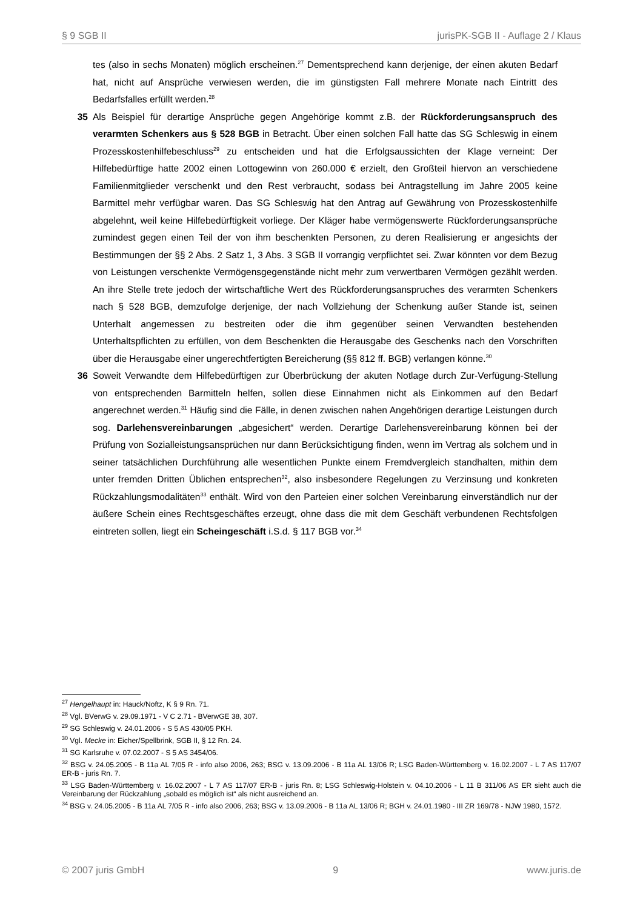§ 9 SGB II jurisPK-SGB II - Auflage 2 / Klaus
tes (also in sechs Monaten) möglich erscheinen.<sup>27</sup> Dementsprechend kann derjenige, der einen akuten Bedarf hat, nicht auf Ansprüche verwiesen werden, die im günstigsten Fall mehrere Monate nach Eintritt des Bedarfsfalles erfüllt werden.<sup>28</sup>
35 Als Beispiel für derartige Ansprüche gegen Angehörige kommt z.B. der Rückforderungsanspruch des verarmten Schenkers aus § 528 BGB in Betracht. Über einen solchen Fall hatte das SG Schleswig in einem Prozesskostenhilfebeschluss<sup>29</sup> zu entscheiden und hat die Erfolgsaussichten der Klage verneint: Der Hilfebedürftige hatte 2002 einen Lottogewinn von 260.000 € erzielt, den Großteil hiervon an verschiedene Familienmitglieder verschenkt und den Rest verbraucht, sodass bei Antragstellung im Jahre 2005 keine Barmittel mehr verfügbar waren. Das SG Schleswig hat den Antrag auf Gewährung von Prozesskostenhilfe abgelehnt, weil keine Hilfebedürftigkeit vorliege. Der Kläger habe vermögenswerte Rückforderungsansprüche zumindest gegen einen Teil der von ihm beschenkten Personen, zu deren Realisierung er angesichts der Bestimmungen der §§ 2 Abs. 2 Satz 1, 3 Abs. 3 SGB II vorrangig verpflichtet sei. Zwar könnten vor dem Bezug von Leistungen verschenkte Vermögensgegenstände nicht mehr zum verwertbaren Vermögen gezählt werden. An ihre Stelle trete jedoch der wirtschaftliche Wert des Rückforderungsanspruches des verarmten Schenkers nach § 528 BGB, demzufolge derjenige, der nach Vollziehung der Schenkung außer Stande ist, seinen Unterhalt angemessen zu bestreiten oder die ihm gegenüber seinen Verwandten bestehenden Unterhaltspflichten zu erfüllen, von dem Beschenkten die Herausgabe des Geschenks nach den Vorschriften über die Herausgabe einer ungerechtfertigten Bereicherung (§§ 812 ff. BGB) verlangen könne.<sup>30</sup>
36 Soweit Verwandte dem Hilfebedürftigen zur Überbrückung der akuten Notlage durch Zur-Verfügung-Stellung von entsprechenden Barmitteln helfen, sollen diese Einnahmen nicht als Einkommen auf den Bedarf angerechnet werden.<sup>31</sup> Häufig sind die Fälle, in denen zwischen nahen Angehörigen derartige Leistungen durch sog. Darlehensvereinbarungen „abgesichert“ werden. Derartige Darlehensvereinbarung können bei der Prüfung von Sozialleistungsansprüchen nur dann Berücksichtigung finden, wenn im Vertrag als solchem und in seiner tatsächlichen Durchführung alle wesentlichen Punkte einem Fremdvergleich standhalten, mithin dem unter fremden Dritten Üblichen entsprechen<sup>32</sup>, also insbesondere Regelungen zu Verzinsung und konkreten Rückzahlungsmodalitäten<sup>33</sup> enthält. Wird von den Parteien einer solchen Vereinbarung einverständlich nur der äußere Schein eines Rechtsgeschäftes erzeugt, ohne dass die mit dem Geschäft verbundenen Rechtsfolgen eintreten sollen, liegt ein Scheingeschäft i.S.d. § 117 BGB vor.<sup>34</sup>
<sup>27</sup> Hengelhaupt in: Hauck/Noftz, K § 9 Rn. 71.
<sup>28</sup> Vgl. BVerwG v. 29.09.1971 - V C 2.71 - BVerwGE 38, 307.
<sup>29</sup> SG Schleswig v. 24.01.2006 - S 5 AS 430/05 PKH.
<sup>30</sup> Vgl. Mecke in: Eicher/Spellbrink, SGB II, § 12 Rn. 24.
<sup>31</sup> SG Karlsruhe v. 07.02.2007 - S 5 AS 3454/06.
<sup>32</sup> BSG v. 24.05.2005 - B 11a AL 7/05 R - info also 2006, 263; BSG v. 13.09.2006 - B 11a AL 13/06 R; LSG Baden-Württemberg v. 16.02.2007 - L 7 AS 117/07 ER-B - juris Rn. 7.
<sup>33</sup> LSG Baden-Württemberg v. 16.02.2007 - L 7 AS 117/07 ER-B - juris Rn. 8; LSG Schleswig-Holstein v. 04.10.2006 - L 11 B 311/06 AS ER sieht auch die Vereinbarung der Rückzahlung „sobald es möglich ist“ als nicht ausreichend an.
<sup>34</sup> BSG v. 24.05.2005 - B 11a AL 7/05 R - info also 2006, 263; BSG v. 13.09.2006 - B 11a AL 13/06 R; BGH v. 24.01.1980 - III ZR 169/78 - NJW 1980, 1572.
© 2007 juris GmbH 9 www.juris.de